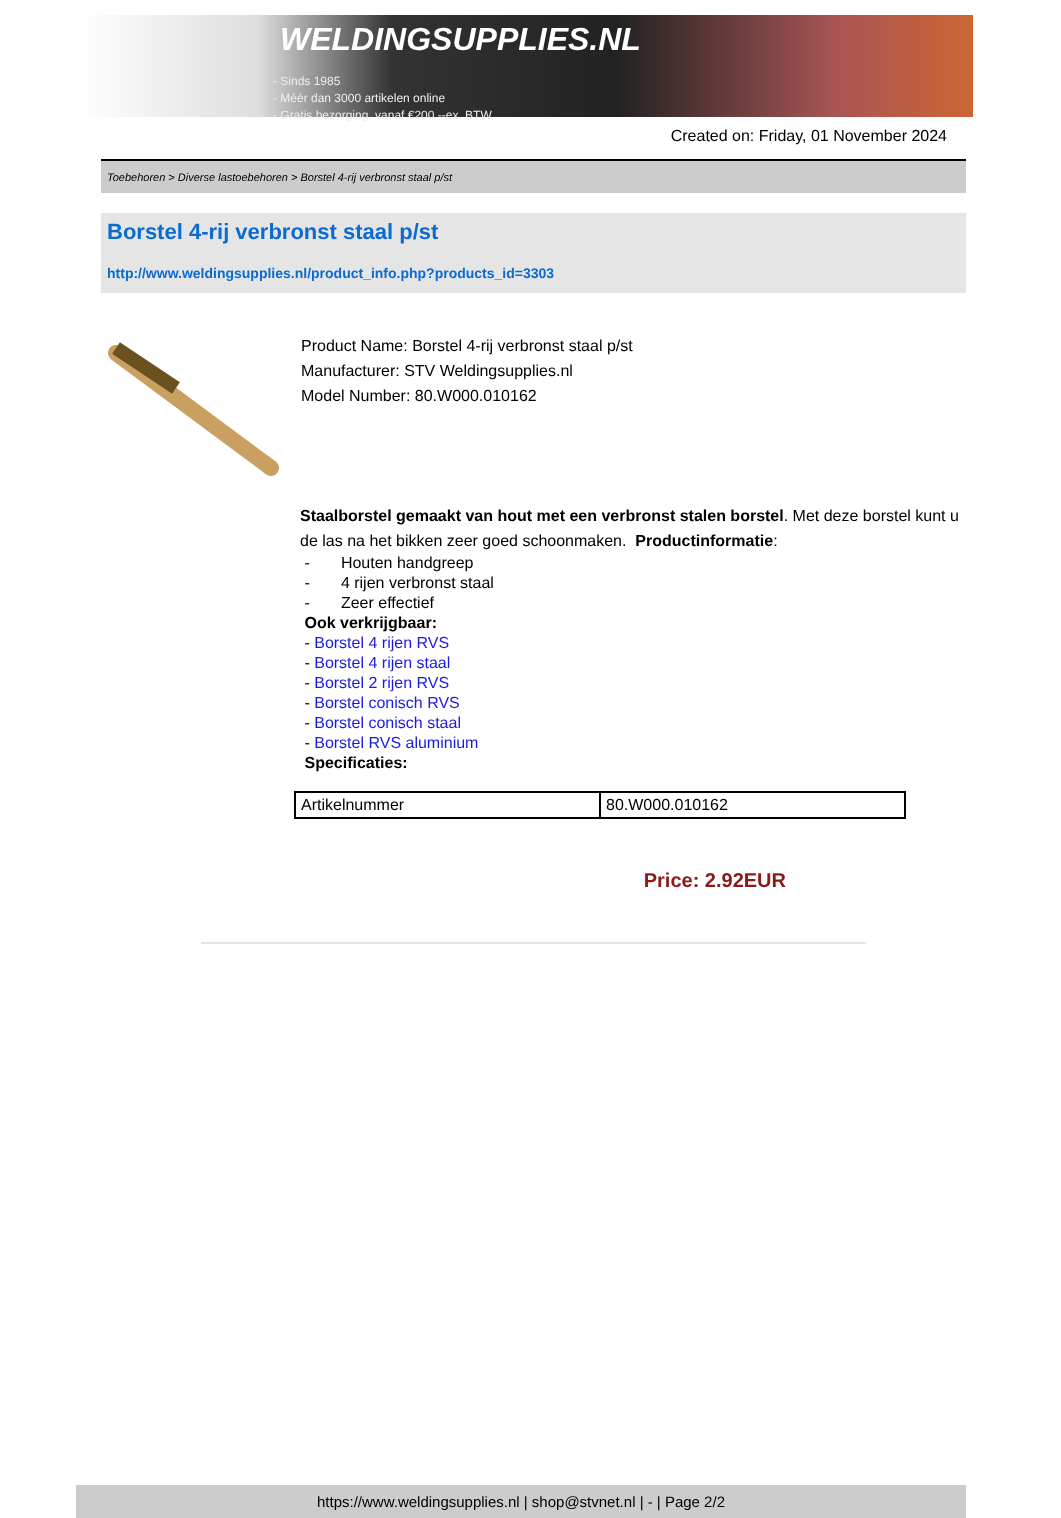WELDINGSUPPLIES.NL
- Sinds 1985
- Méér dan 3000 artikelen online
- Gratis bezorging, vanaf €200,--ex. BTW
Created on: Friday, 01 November 2024
Toebehoren > Diverse lastoebehoren > Borstel 4-rij verbronst staal p/st
Borstel 4-rij verbronst staal p/st
http://www.weldingsupplies.nl/product_info.php?products_id=3303
Product Name: Borstel 4-rij verbronst staal p/st
Manufacturer: STV Weldingsupplies.nl
Model Number: 80.W000.010162
Staalborstel gemaakt van hout met een verbronst stalen borstel. Met deze borstel kunt u de las na het bikken zeer goed schoonmaken. Productinformatie:
- Houten handgreep
- 4 rijen verbronst staal
- Zeer effectief
Ook verkrijgbaar:
- Borstel 4 rijen RVS
- Borstel 4 rijen staal
- Borstel 2 rijen RVS
- Borstel conisch RVS
- Borstel conisch staal
- Borstel RVS aluminium
Specificaties:
| Artikelnummer | 80.W000.010162 |
Price: 2.92EUR
https://www.weldingsupplies.nl | shop@stvnet.nl | - | Page 2/2